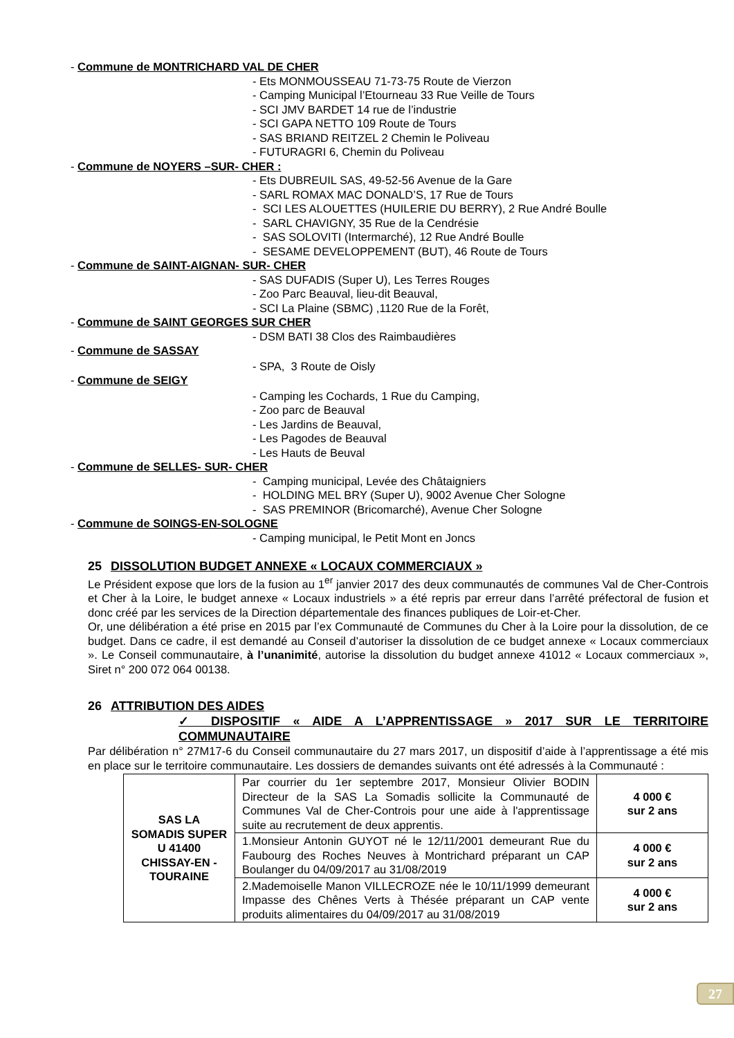- Commune de MONTRICHARD VAL DE CHER
- Ets MONMOUSSEAU 71-73-75 Route de Vierzon
- Camping Municipal l’Etourneau 33 Rue Veille de Tours
- SCI JMV BARDET 14 rue de l’industrie
- SCI GAPA NETTO 109 Route de Tours
- SAS BRIAND REITZEL 2 Chemin le Poliveau
- FUTURAGRI 6, Chemin du Poliveau
- Commune de NOYERS –SUR- CHER :
- Ets DUBREUIL SAS, 49-52-56 Avenue de la Gare
- SARL ROMAX MAC DONALD’S, 17 Rue de Tours
- SCI LES ALOUETTES (HUILERIE DU BERRY), 2 Rue André Boulle
- SARL CHAVIGNY, 35 Rue de la Cendrésie
- SAS SOLOVITI (Intermarché), 12 Rue André Boulle
- SESAME DEVELOPPEMENT (BUT), 46 Route de Tours
- Commune de SAINT-AIGNAN- SUR- CHER
- SAS DUFADIS (Super U), Les Terres Rouges
- Zoo Parc Beauval, lieu-dit Beauval,
- SCI La Plaine (SBMC) ,1120 Rue de la Forêt,
- Commune de SAINT GEORGES SUR CHER
- DSM BATI 38 Clos des Raimbaudières
- Commune de SASSAY
- SPA, 3 Route de Oisly
- Commune de SEIGY
- Camping les Cochards, 1 Rue du Camping,
- Zoo parc de Beauval
- Les Jardins de Beauval,
- Les Pagodes de Beauval
- Les Hauts de Beuval
- Commune de SELLES- SUR- CHER
- Camping municipal, Levée des Châtaigniers
- HOLDING MEL BRY (Super U), 9002 Avenue Cher Sologne
- SAS PREMINOR (Bricomarché), Avenue Cher Sologne
- Commune de SOINGS-EN-SOLOGNE
- Camping municipal, le Petit Mont en Joncs
25 DISSOLUTION BUDGET ANNEXE « LOCAUX COMMERCIAUX »
Le Président expose que lors de la fusion au 1<sup>er</sup> janvier 2017 des deux communautés de communes Val de Cher-Controis et Cher à la Loire, le budget annexe « Locaux industriels » a été repris par erreur dans l’arrêté préfectoral de fusion et donc créé par les services de la Direction départementale des finances publiques de Loir-et-Cher.
Or, une délibération a été prise en 2015 par l’ex Communauté de Communes du Cher à la Loire pour la dissolution, de ce budget. Dans ce cadre, il est demandé au Conseil d’autoriser la dissolution de ce budget annexe « Locaux commerciaux ». Le Conseil communautaire, à l’unanimité, autorise la dissolution du budget annexe 41012 « Locaux commerciaux », Siret n° 200 072 064 00138.
26 ATTRIBUTION DES AIDES
✓ DISPOSITIF « AIDE A L’APPRENTISSAGE » 2017 SUR LE TERRITOIRE COMMUNAUTAIRE
Par délibération n° 27M17-6 du Conseil communautaire du 27 mars 2017, un dispositif d’aide à l’apprentissage a été mis en place sur le territoire communautaire. Les dossiers de demandes suivants ont été adressés à la Communauté :
| SAS LA SOMADIS SUPER U 41400 CHISSAY-EN -TOURAINE | Par courrier du 1er septembre 2017, Monsieur Olivier BODIN Directeur de la SAS La Somadis sollicite la Communauté de Communes Val de Cher-Controis pour une aide à l'apprentissage suite au recrutement de deux apprentis. | 4 000 € sur 2 ans |
| | 1.Monsieur Antonin GUYOT né le 12/11/2001 demeurant Rue du Faubourg des Roches Neuves à Montrichard préparant un CAP Boulanger du 04/09/2017 au 31/08/2019 | 4 000 € sur 2 ans |
| | 2.Mademoiselle Manon VILLECROZE née le 10/11/1999 demeurant Impasse des Chênes Verts à Thésée préparant un CAP vente produits alimentaires du 04/09/2017 au 31/08/2019 | 4 000 € sur 2 ans |
27